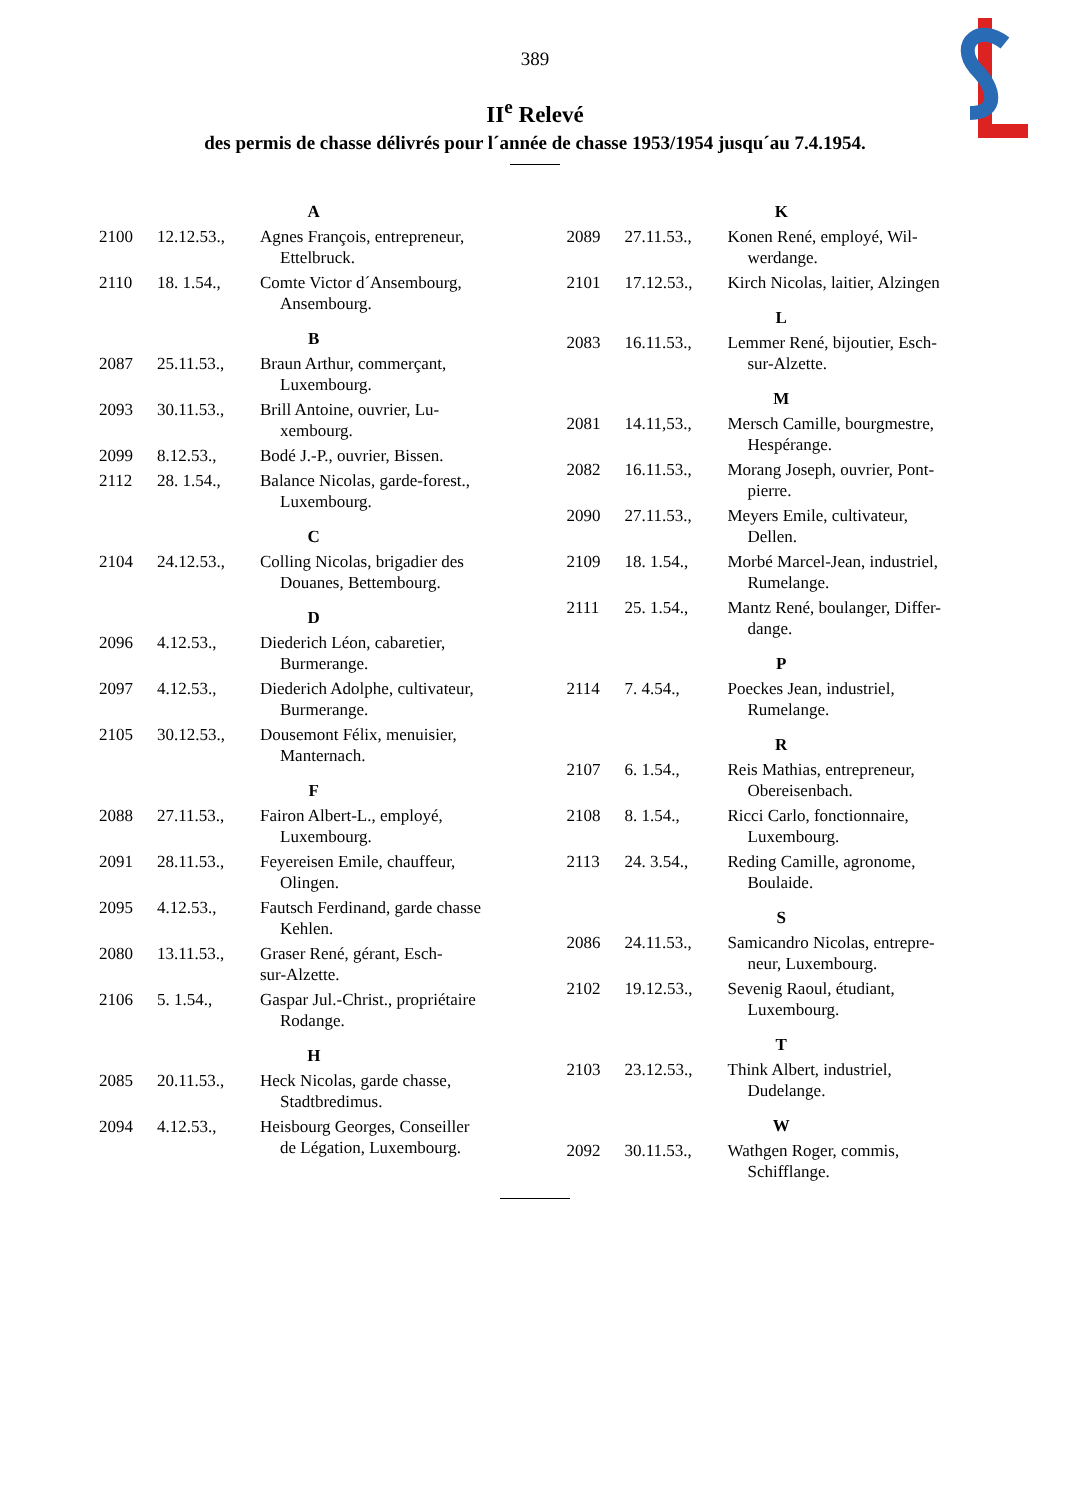389
II<sup>e</sup> Relevé
des permis de chasse délivrés pour l´année de chasse 1953/1954 jusqu´au 7.4.1954.
| A | | |
| 2100 | 12.12.53., | Agnes François, entrepreneur, Ettelbruck. |
| 2110 | 18. 1.54., | Comte Victor d´Ansembourg, Ansembourg. |
| B | | |
| 2087 | 25.11.53., | Braun Arthur, commerçant, Luxembourg. |
| 2093 | 30.11.53., | Brill Antoine, ouvrier, Lu- xembourg. |
| 2099 | 8.12.53., | Bodé J.-P., ouvrier, Bissen. |
| 2112 | 28. 1.54., | Balance Nicolas, garde-forest., Luxembourg. |
| C | | |
| 2104 | 24.12.53., | Colling Nicolas, brigadier des Douanes, Bettembourg. |
| D | | |
| 2096 | 4.12.53., | Diederich Léon, cabaretier, Burmerange. |
| 2097 | 4.12.53., | Diederich Adolphe, cultivateur, Burmerange. |
| 2105 | 30.12.53., | Dousemont Félix, menuisier, Manternach. |
| F | | |
| 2088 | 27.11.53., | Fairon Albert-L., employé, Luxembourg. |
| 2091 | 28.11.53., | Feyereisen Emile, chauffeur, Olingen. |
| 2095 | 4.12.53., | Fautsch Ferdinand, garde chasse Kehlen. |
| 2080 | 13.11.53., | Graser René, gérant, Esch- sur-Alzette. |
| 2106 | 5. 1.54., | Gaspar Jul.-Christ., propriétaire Rodange. |
| H | | |
| 2085 | 20.11.53., | Heck Nicolas, garde chasse, Stadtbredimus. |
| 2094 | 4.12.53., | Heisbourg Georges, Conseiller de Légation, Luxembourg. |
| K | | |
| 2089 | 27.11.53., | Konen René, employé, Wil- werdange. |
| 2101 | 17.12.53., | Kirch Nicolas, laitier, Alzingen |
| L | | |
| 2083 | 16.11.53., | Lemmer René, bijoutier, Esch- sur-Alzette. |
| M | | |
| 2081 | 14.11,53., | Mersch Camille, bourgmestre, Hespérange. |
| 2082 | 16.11.53., | Morang Joseph, ouvrier, Pont- pierre. |
| 2090 | 27.11.53., | Meyers Emile, cultivateur, Dellen. |
| 2109 | 18. 1.54., | Morbé Marcel-Jean, industriel, Rumelange. |
| 2111 | 25. 1.54., | Mantz René, boulanger, Differ- dange. |
| P | | |
| 2114 | 7. 4.54., | Poeckes Jean, industriel, Rumelange. |
| R | | |
| 2107 | 6. 1.54., | Reis Mathias, entrepreneur, Obereisenbach. |
| 2108 | 8. 1.54., | Ricci Carlo, fonctionnaire, Luxembourg. |
| 2113 | 24. 3.54., | Reding Camille, agronome, Boulaide. |
| S | | |
| 2086 | 24.11.53., | Samicandro Nicolas, entrepre- neur, Luxembourg. |
| 2102 | 19.12.53., | Sevenig Raoul, étudiant, Luxembourg. |
| T | | |
| 2103 | 23.12.53., | Think Albert, industriel, Dudelange. |
| W | | |
| 2092 | 30.11.53., | Wathgen Roger, commis, Schifflange. |